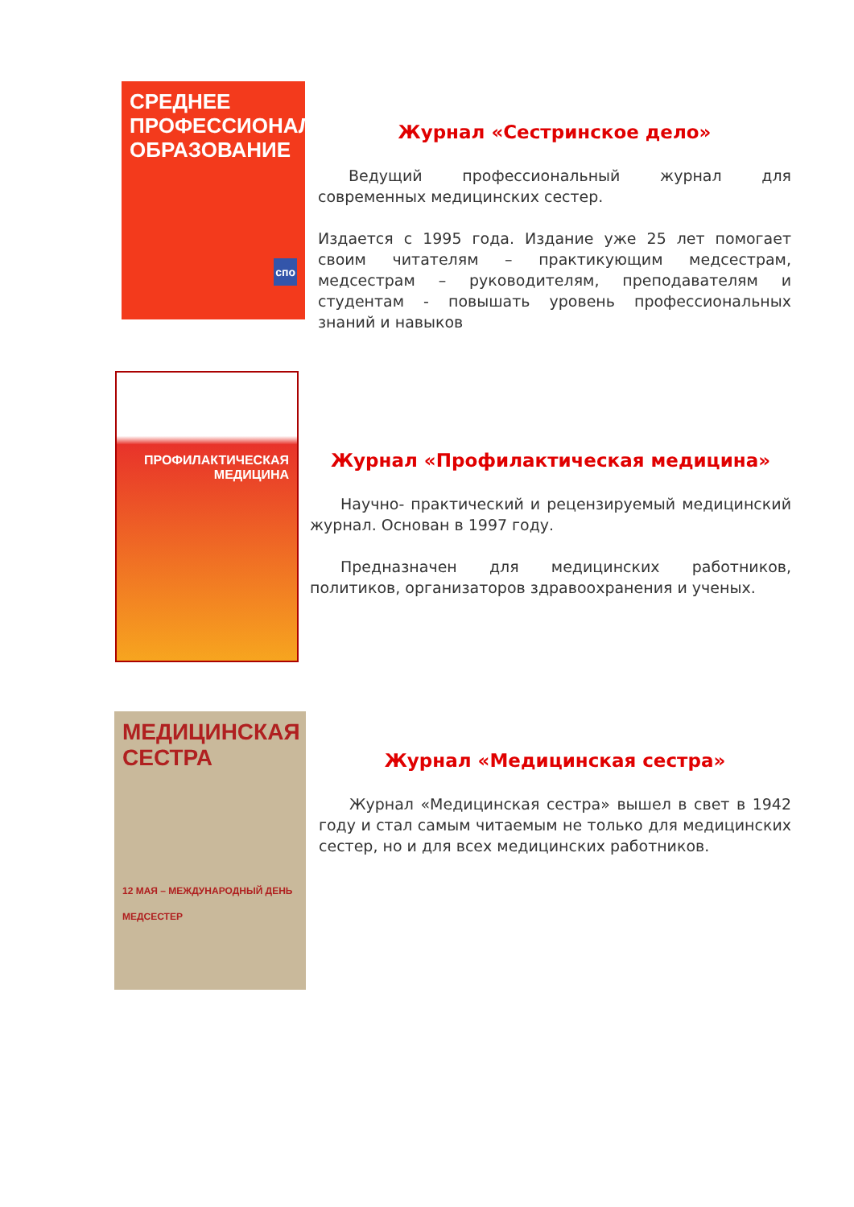СРЕДНЕЕ ПРОФЕССИОНАЛЬНОЕ ОБРАЗОВАНИЕ
спо
Журнал «Сестринское дело»
  Ведущий профессиональный журнал для современных медицинских сестер.
Издается с 1995 года. Издание уже 25 лет помогает своим читателям – практикующим медсестрам, медсестрам – руководителям, преподавателям и студентам - повышать уровень профессиональных знаний и навыков
ПРОФИЛАКТИЧЕСКАЯ МЕДИЦИНА
Журнал «Профилактическая медицина»
  Научно- практический и рецензируемый медицинский журнал. Основан в 1997 году.
  Предназначен для медицинских работников, политиков, организаторов здравоохранения и ученых.
МЕДИЦИНСКАЯ СЕСТРА
12 МАЯ – МЕЖДУНАРОДНЫЙ ДЕНЬ МЕДСЕСТЕР
Журнал «Медицинская сестра»
  Журнал «Медицинская сестра» вышел в свет в 1942 году и стал самым читаемым не только для медицинских сестер, но и для всех медицинских работников.